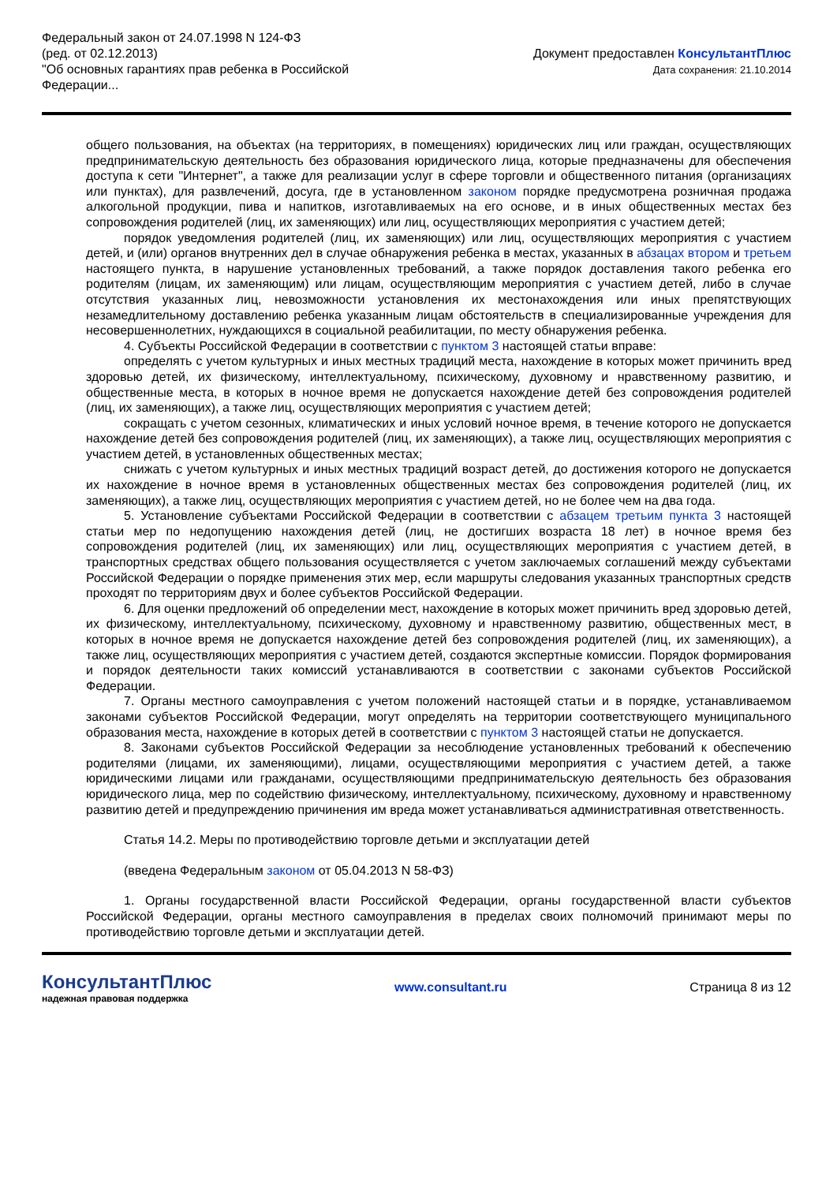Федеральный закон от 24.07.1998 N 124-ФЗ
(ред. от 02.12.2013)
"Об основных гарантиях прав ребенка в Российской
Федерации...
Документ предоставлен КонсультантПлюс
Дата сохранения: 21.10.2014
общего пользования, на объектах (на территориях, в помещениях) юридических лиц или граждан, осуществляющих предпринимательскую деятельность без образования юридического лица, которые предназначены для обеспечения доступа к сети "Интернет", а также для реализации услуг в сфере торговли и общественного питания (организациях или пунктах), для развлечений, досуга, где в установленном законом порядке предусмотрена розничная продажа алкогольной продукции, пива и напитков, изготавливаемых на его основе, и в иных общественных местах без сопровождения родителей (лиц, их заменяющих) или лиц, осуществляющих мероприятия с участием детей;
порядок уведомления родителей (лиц, их заменяющих) или лиц, осуществляющих мероприятия с участием детей, и (или) органов внутренних дел в случае обнаружения ребенка в местах, указанных в абзацах втором и третьем настоящего пункта, в нарушение установленных требований, а также порядок доставления такого ребенка его родителям (лицам, их заменяющим) или лицам, осуществляющим мероприятия с участием детей, либо в случае отсутствия указанных лиц, невозможности установления их местонахождения или иных препятствующих незамедлительному доставлению ребенка указанным лицам обстоятельств в специализированные учреждения для несовершеннолетних, нуждающихся в социальной реабилитации, по месту обнаружения ребенка.
4. Субъекты Российской Федерации в соответствии с пунктом 3 настоящей статьи вправе:
определять с учетом культурных и иных местных традиций места, нахождение в которых может причинить вред здоровью детей, их физическому, интеллектуальному, психическому, духовному и нравственному развитию, и общественные места, в которых в ночное время не допускается нахождение детей без сопровождения родителей (лиц, их заменяющих), а также лиц, осуществляющих мероприятия с участием детей;
сокращать с учетом сезонных, климатических и иных условий ночное время, в течение которого не допускается нахождение детей без сопровождения родителей (лиц, их заменяющих), а также лиц, осуществляющих мероприятия с участием детей, в установленных общественных местах;
снижать с учетом культурных и иных местных традиций возраст детей, до достижения которого не допускается их нахождение в ночное время в установленных общественных местах без сопровождения родителей (лиц, их заменяющих), а также лиц, осуществляющих мероприятия с участием детей, но не более чем на два года.
5. Установление субъектами Российской Федерации в соответствии с абзацем третьим пункта 3 настоящей статьи мер по недопущению нахождения детей (лиц, не достигших возраста 18 лет) в ночное время без сопровождения родителей (лиц, их заменяющих) или лиц, осуществляющих мероприятия с участием детей, в транспортных средствах общего пользования осуществляется с учетом заключаемых соглашений между субъектами Российской Федерации о порядке применения этих мер, если маршруты следования указанных транспортных средств проходят по территориям двух и более субъектов Российской Федерации.
6. Для оценки предложений об определении мест, нахождение в которых может причинить вред здоровью детей, их физическому, интеллектуальному, психическому, духовному и нравственному развитию, общественных мест, в которых в ночное время не допускается нахождение детей без сопровождения родителей (лиц, их заменяющих), а также лиц, осуществляющих мероприятия с участием детей, создаются экспертные комиссии. Порядок формирования и порядок деятельности таких комиссий устанавливаются в соответствии с законами субъектов Российской Федерации.
7. Органы местного самоуправления с учетом положений настоящей статьи и в порядке, устанавливаемом законами субъектов Российской Федерации, могут определять на территории соответствующего муниципального образования места, нахождение в которых детей в соответствии с пунктом 3 настоящей статьи не допускается.
8. Законами субъектов Российской Федерации за несоблюдение установленных требований к обеспечению родителями (лицами, их заменяющими), лицами, осуществляющими мероприятия с участием детей, а также юридическими лицами или гражданами, осуществляющими предпринимательскую деятельность без образования юридического лица, мер по содействию физическому, интеллектуальному, психическому, духовному и нравственному развитию детей и предупреждению причинения им вреда может устанавливаться административная ответственность.
Статья 14.2. Меры по противодействию торговле детьми и эксплуатации детей
(введена Федеральным законом от 05.04.2013 N 58-ФЗ)
1. Органы государственной власти Российской Федерации, органы государственной власти субъектов Российской Федерации, органы местного самоуправления в пределах своих полномочий принимают меры по противодействию торговле детьми и эксплуатации детей.
КонсультантПлюс
надежная правовая поддержка
www.consultant.ru Страница 8 из 12